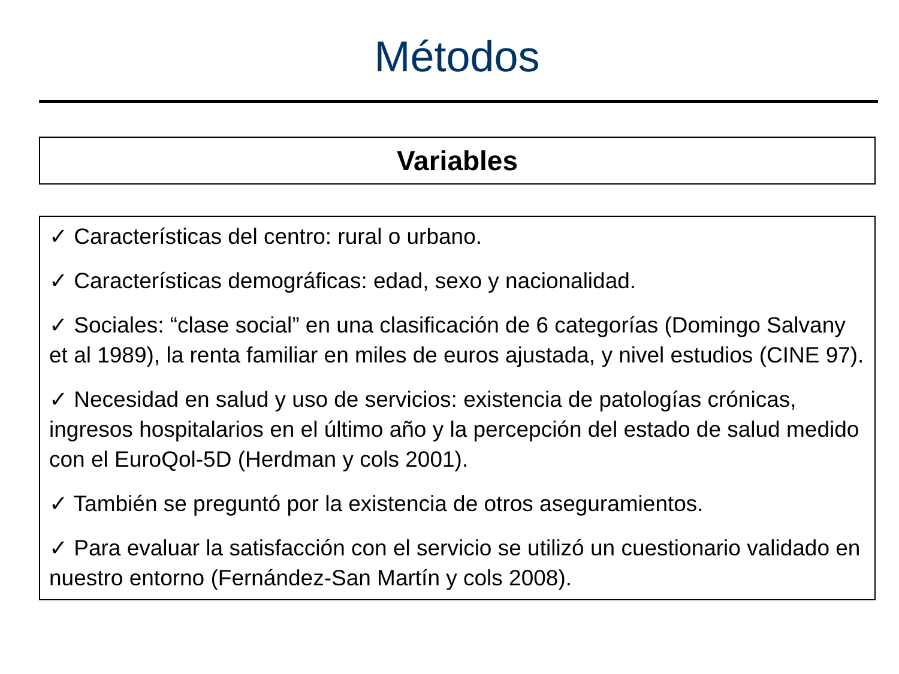Métodos
Variables
✓ Características del centro: rural o urbano.
✓ Características demográficas: edad, sexo y nacionalidad.
✓ Sociales: “clase social” en una clasificación de 6 categorías (Domingo Salvany et al 1989), la renta familiar en miles de euros ajustada, y nivel estudios (CINE 97).
✓ Necesidad en salud y uso de servicios: existencia de patologías crónicas, ingresos hospitalarios en el último año y la percepción del estado de salud medido con el EuroQol-5D (Herdman y cols 2001).
✓ También se preguntó por la existencia de otros aseguramientos.
✓ Para evaluar la satisfacción con el servicio se utilizó un cuestionario validado en nuestro entorno (Fernández-San Martín y cols 2008).